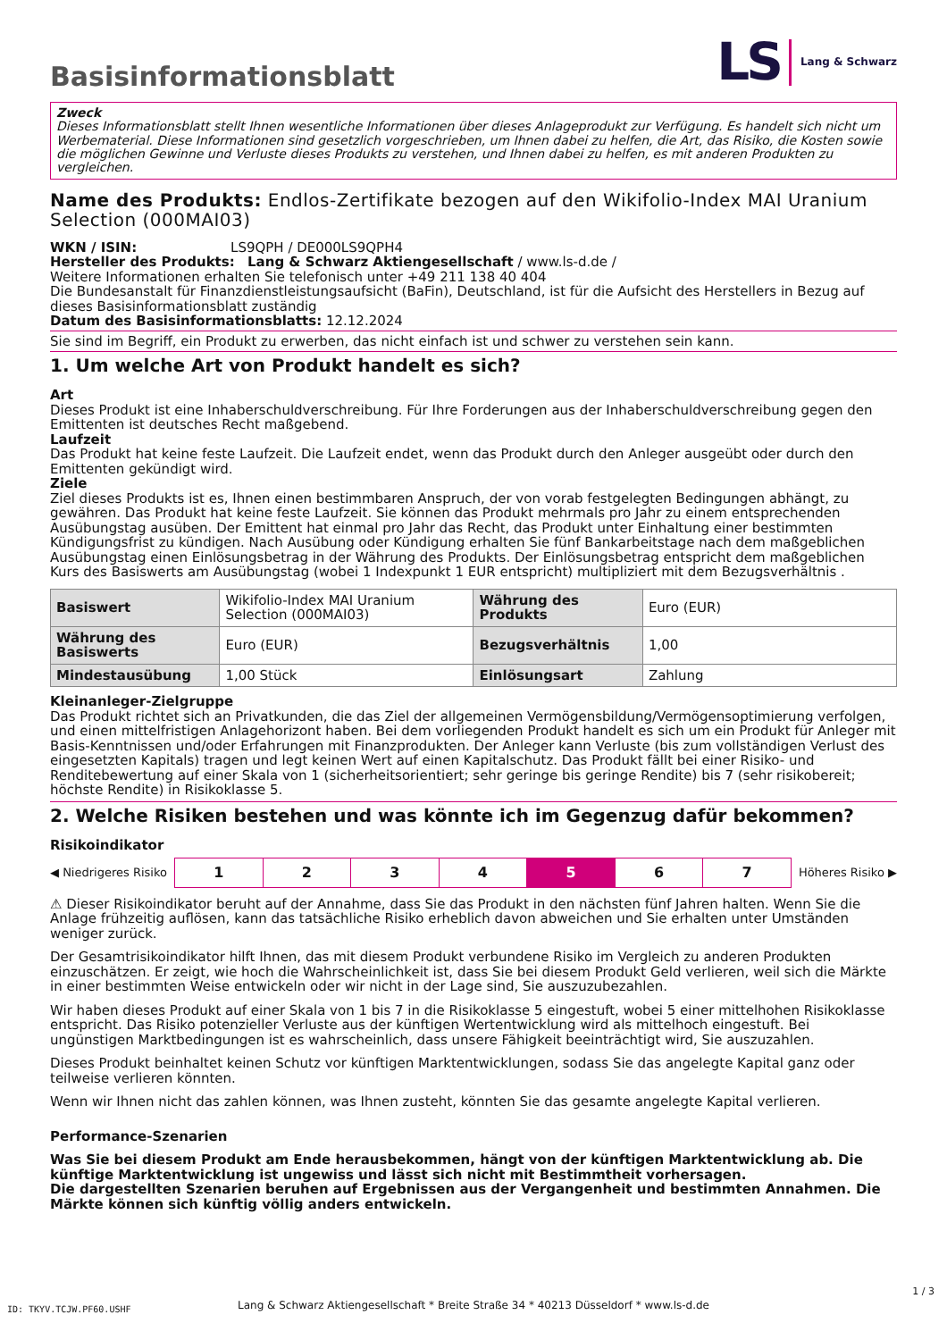Basisinformationsblatt
LS
Lang & Schwarz
Zweck
Dieses Informationsblatt stellt Ihnen wesentliche Informationen über dieses Anlageprodukt zur Verfügung. Es handelt sich nicht um Werbematerial. Diese Informationen sind gesetzlich vorgeschrieben, um Ihnen dabei zu helfen, die Art, das Risiko, die Kosten sowie die möglichen Gewinne und Verluste dieses Produkts zu verstehen, und Ihnen dabei zu helfen, es mit anderen Produkten zu vergleichen.
Name des Produkts: Endlos-Zertifikate bezogen auf den Wikifolio-Index MAI Uranium Selection (000MAI03)
WKN / ISIN: LS9QPH / DE000LS9QPH4
Hersteller des Produkts: Lang & Schwarz Aktiengesellschaft / www.ls-d.de /
Weitere Informationen erhalten Sie telefonisch unter +49 211 138 40 404
Die Bundesanstalt für Finanzdienstleistungsaufsicht (BaFin), Deutschland, ist für die Aufsicht des Herstellers in Bezug auf dieses Basisinformationsblatt zuständig
Datum des Basisinformationsblatts: 12.12.2024
Sie sind im Begriff, ein Produkt zu erwerben, das nicht einfach ist und schwer zu verstehen sein kann.
1. Um welche Art von Produkt handelt es sich?
Art
Dieses Produkt ist eine Inhaberschuldverschreibung. Für Ihre Forderungen aus der Inhaberschuldverschreibung gegen den Emittenten ist deutsches Recht maßgebend.
Laufzeit
Das Produkt hat keine feste Laufzeit. Die Laufzeit endet, wenn das Produkt durch den Anleger ausgeübt oder durch den Emittenten gekündigt wird.
Ziele
Ziel dieses Produkts ist es, Ihnen einen bestimmbaren Anspruch, der von vorab festgelegten Bedingungen abhängt, zu gewähren. Das Produkt hat keine feste Laufzeit. Sie können das Produkt mehrmals pro Jahr zu einem entsprechenden Ausübungstag ausüben. Der Emittent hat einmal pro Jahr das Recht, das Produkt unter Einhaltung einer bestimmten Kündigungsfrist zu kündigen. Nach Ausübung oder Kündigung erhalten Sie fünf Bankarbeitstage nach dem maßgeblichen Ausübungstag einen Einlösungsbetrag in der Währung des Produkts. Der Einlösungsbetrag entspricht dem maßgeblichen Kurs des Basiswerts am Ausübungstag (wobei 1 Indexpunkt 1 EUR entspricht) multipliziert mit dem Bezugsverhältnis .
| Basiswert | Wikifolio-Index MAI Uranium Selection (000MAI03) | Währung des Produkts | Euro (EUR) |
| Währung des Basiswerts | Euro (EUR) | Bezugsverhältnis | 1,00 |
| Mindestausübung | 1,00 Stück | Einlösungsart | Zahlung |
Kleinanleger-Zielgruppe
Das Produkt richtet sich an Privatkunden, die das Ziel der allgemeinen Vermögensbildung/Vermögensoptimierung verfolgen, und einen mittelfristigen Anlagehorizont haben. Bei dem vorliegenden Produkt handelt es sich um ein Produkt für Anleger mit Basis-Kenntnissen und/oder Erfahrungen mit Finanzprodukten. Der Anleger kann Verluste (bis zum vollständigen Verlust des eingesetzten Kapitals) tragen und legt keinen Wert auf einen Kapitalschutz. Das Produkt fällt bei einer Risiko- und Renditebewertung auf einer Skala von 1 (sicherheitsorientiert; sehr geringe bis geringe Rendite) bis 7 (sehr risikobereit; höchste Rendite) in Risikoklasse 5.
2. Welche Risiken bestehen und was könnte ich im Gegenzug dafür bekommen?
Risikoindikator
◀ Niedrigeres Risiko
| 1 | 2 | 3 | 4 | 5 | 6 | 7 |
Höheres Risiko ▶
⚠ Dieser Risikoindikator beruht auf der Annahme, dass Sie das Produkt in den nächsten fünf Jahren halten. Wenn Sie die Anlage frühzeitig auflösen, kann das tatsächliche Risiko erheblich davon abweichen und Sie erhalten unter Umständen weniger zurück.
Der Gesamtrisikoindikator hilft Ihnen, das mit diesem Produkt verbundene Risiko im Vergleich zu anderen Produkten einzuschätzen. Er zeigt, wie hoch die Wahrscheinlichkeit ist, dass Sie bei diesem Produkt Geld verlieren, weil sich die Märkte in einer bestimmten Weise entwickeln oder wir nicht in der Lage sind, Sie auszuzubezahlen.
Wir haben dieses Produkt auf einer Skala von 1 bis 7 in die Risikoklasse 5 eingestuft, wobei 5 einer mittelhohen Risikoklasse entspricht. Das Risiko potenzieller Verluste aus der künftigen Wertentwicklung wird als mittelhoch eingestuft. Bei ungünstigen Marktbedingungen ist es wahrscheinlich, dass unsere Fähigkeit beeinträchtigt wird, Sie auszuzahlen.
Dieses Produkt beinhaltet keinen Schutz vor künftigen Marktentwicklungen, sodass Sie das angelegte Kapital ganz oder teilweise verlieren könnten.
Wenn wir Ihnen nicht das zahlen können, was Ihnen zusteht, könnten Sie das gesamte angelegte Kapital verlieren.
Performance-Szenarien
Was Sie bei diesem Produkt am Ende herausbekommen, hängt von der künftigen Marktentwicklung ab. Die künftige Marktentwicklung ist ungewiss und lässt sich nicht mit Bestimmtheit vorhersagen.
Die dargestellten Szenarien beruhen auf Ergebnissen aus der Vergangenheit und bestimmten Annahmen. Die Märkte können sich künftig völlig anders entwickeln.
ID: TKYV.TCJW.PF60.USHF
Lang & Schwarz Aktiengesellschaft * Breite Straße 34 * 40213 Düsseldorf * www.ls-d.de
1 / 3